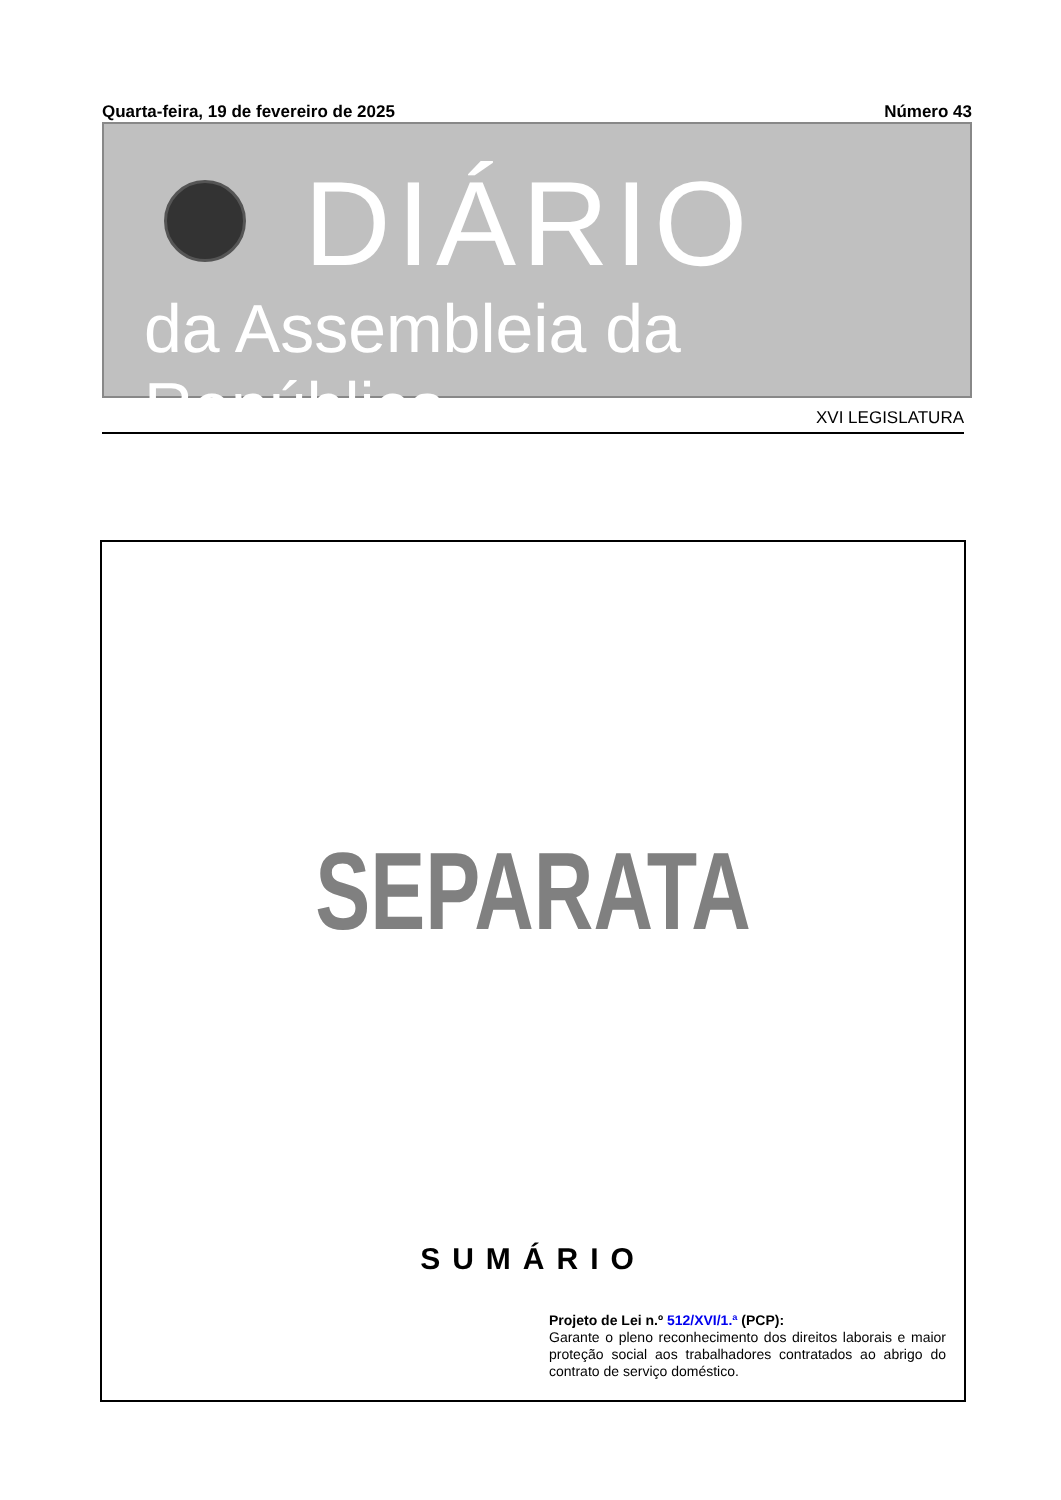Quarta-feira, 19 de fevereiro de 2025 Número 43
DIÁRIO
da Assembleia da República
XVI LEGISLATURA
SEPARATA
SUMÁRIO
Projeto de Lei n.º 512/XVI/1.ª (PCP):
Garante o pleno reconhecimento dos direitos laborais e maior proteção social aos trabalhadores contratados ao abrigo do contrato de serviço doméstico.